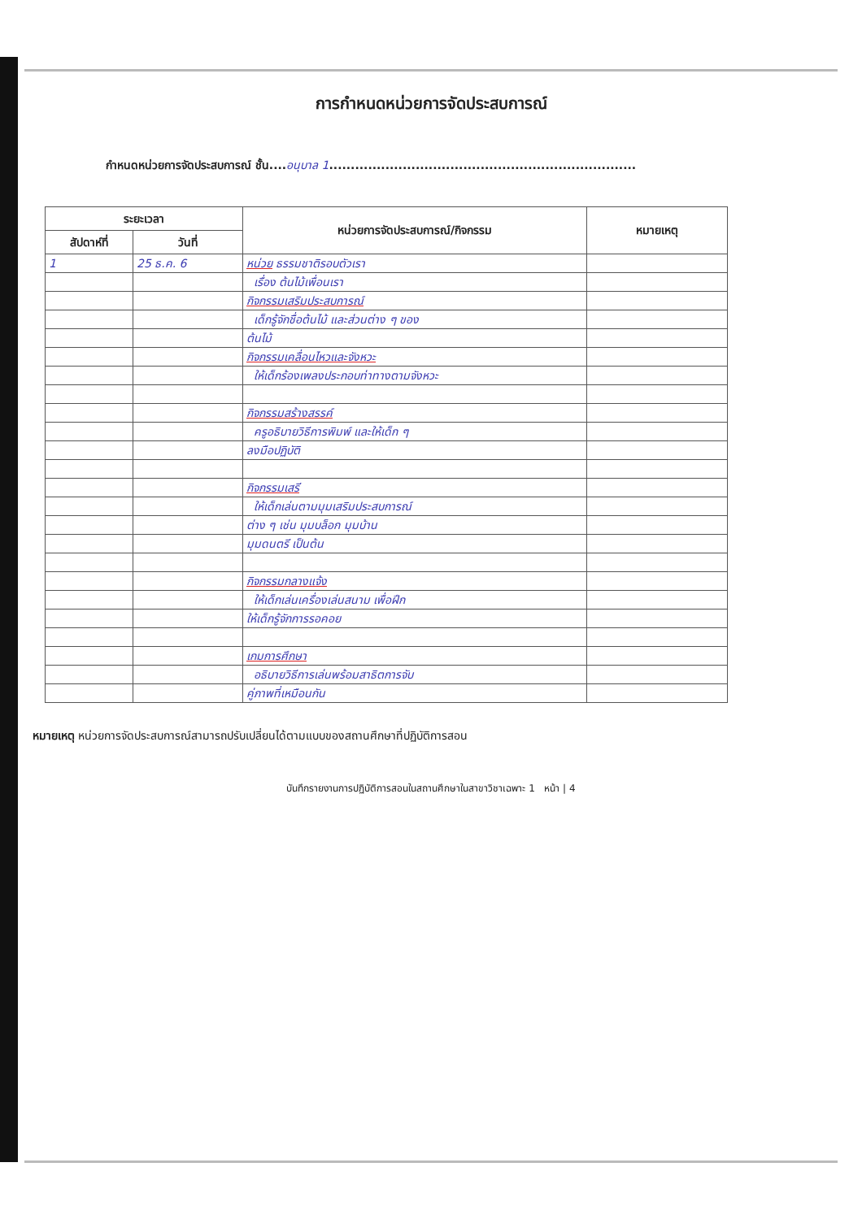การกำหนดหน่วยการจัดประสบการณ์
กำหนดหน่วยการจัดประสบการณ์ ชั้น....อนุบาล 1.......................................................................
| ระยะเวลา | | หน่วยการจัดประสบการณ์/กิจกรรม | หมายเหตุ |
| --- | --- | --- | --- |
| สัปดาห์ที่ | วันที่ | | |
| 1 | 25 ธ.ค. 6 | หน่วย ธรรมชาติรอบตัวเรา | |
| | | เรื่อง ต้นไม้เพื่อนเรา | |
| | | กิจกรรมเสริมประสบการณ์ | |
| | | เด็กรู้จักชื่อต้นไม้ และส่วนต่าง ๆ ของ | |
| | | ต้นไม้ | |
| | | กิจกรรมเคลื่อนไหวและจังหวะ | |
| | | ให้เด็กร้องเพลงประกอบท่าทางตามจังหวะ | |
| | | กิจกรรมสร้างสรรค์ | |
| | | ครูอธิบายวิธีการพิมพ์ และให้เด็ก ๆ | |
| | | ลงมือปฏิบัติ | |
| | | กิจกรรมเสรี | |
| | | ให้เด็กเล่นตามมุมเสริมประสบการณ์ | |
| | | ต่าง ๆ เช่น มุมบล็อก มุมบ้าน | |
| | | มุมดนตรี เป็นต้น | |
| | | กิจกรรมกลางแจ้ง | |
| | | ให้เด็กเล่นเครื่องเล่นสนาม เพื่อฝึก | |
| | | ให้เด็กรู้จักการรอคอย | |
| | | เกมการศึกษา | |
| | | อธิบายวิธีการเล่นพร้อมสาธิตการจับ | |
| | | คู่ภาพที่เหมือนกัน | |
หมายเหตุ หน่วยการจัดประสบการณ์สามารถปรับเปลี่ยนได้ตามแบบของสถานศึกษาที่ปฏิบัติการสอน
บันทึกรายงานการปฏิบัติการสอนในสถานศึกษาในสาขาวิชาเฉพาะ 1 หน้า | 4